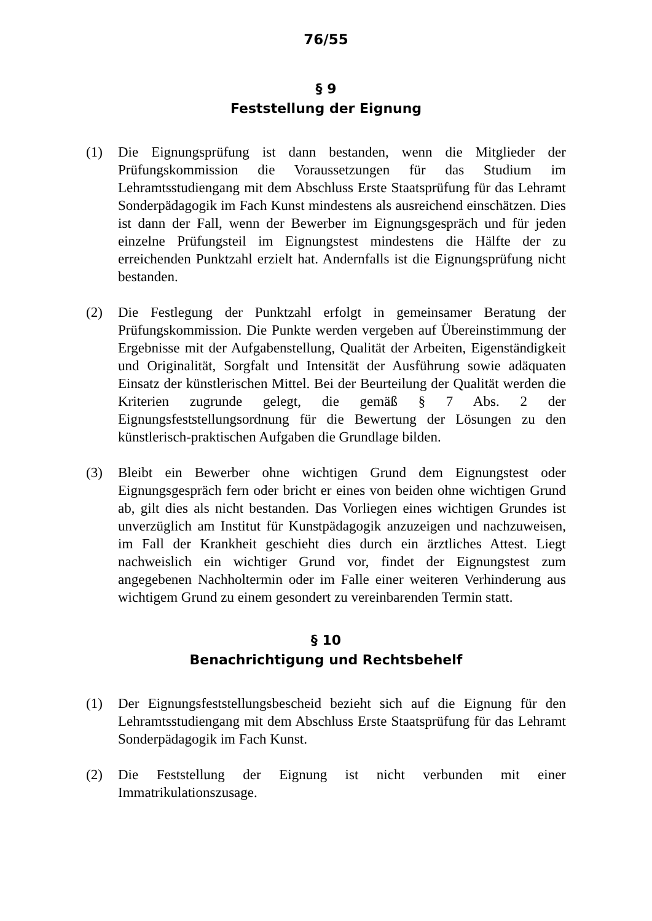76/55
§ 9
Feststellung der Eignung
(1) Die Eignungsprüfung ist dann bestanden, wenn die Mitglieder der Prüfungskommission die Voraussetzungen für das Studium im Lehramtsstudiengang mit dem Abschluss Erste Staatsprüfung für das Lehramt Sonderpädagogik im Fach Kunst mindestens als ausreichend einschätzen. Dies ist dann der Fall, wenn der Bewerber im Eignungsgespräch und für jeden einzelne Prüfungsteil im Eignungstest mindestens die Hälfte der zu erreichenden Punktzahl erzielt hat. Andernfalls ist die Eignungsprüfung nicht bestanden.
(2) Die Festlegung der Punktzahl erfolgt in gemeinsamer Beratung der Prüfungskommission. Die Punkte werden vergeben auf Übereinstimmung der Ergebnisse mit der Aufgabenstellung, Qualität der Arbeiten, Eigenständigkeit und Originalität, Sorgfalt und Intensität der Ausführung sowie adäquaten Einsatz der künstlerischen Mittel. Bei der Beurteilung der Qualität werden die Kriterien zugrunde gelegt, die gemäß § 7 Abs. 2 der Eignungsfeststellungsordnung für die Bewertung der Lösungen zu den künstlerisch-praktischen Aufgaben die Grundlage bilden.
(3) Bleibt ein Bewerber ohne wichtigen Grund dem Eignungstest oder Eignungsgespräch fern oder bricht er eines von beiden ohne wichtigen Grund ab, gilt dies als nicht bestanden. Das Vorliegen eines wichtigen Grundes ist unverzüglich am Institut für Kunstpädagogik anzuzeigen und nachzuweisen, im Fall der Krankheit geschieht dies durch ein ärztliches Attest. Liegt nachweislich ein wichtiger Grund vor, findet der Eignungstest zum angegebenen Nachholtermin oder im Falle einer weiteren Verhinderung aus wichtigem Grund zu einem gesondert zu vereinbarenden Termin statt.
§ 10
Benachrichtigung und Rechtsbehelf
(1) Der Eignungsfeststellungsbescheid bezieht sich auf die Eignung für den Lehramtsstudiengang mit dem Abschluss Erste Staatsprüfung für das Lehramt Sonderpädagogik im Fach Kunst.
(2) Die Feststellung der Eignung ist nicht verbunden mit einer Immatrikulationszusage.